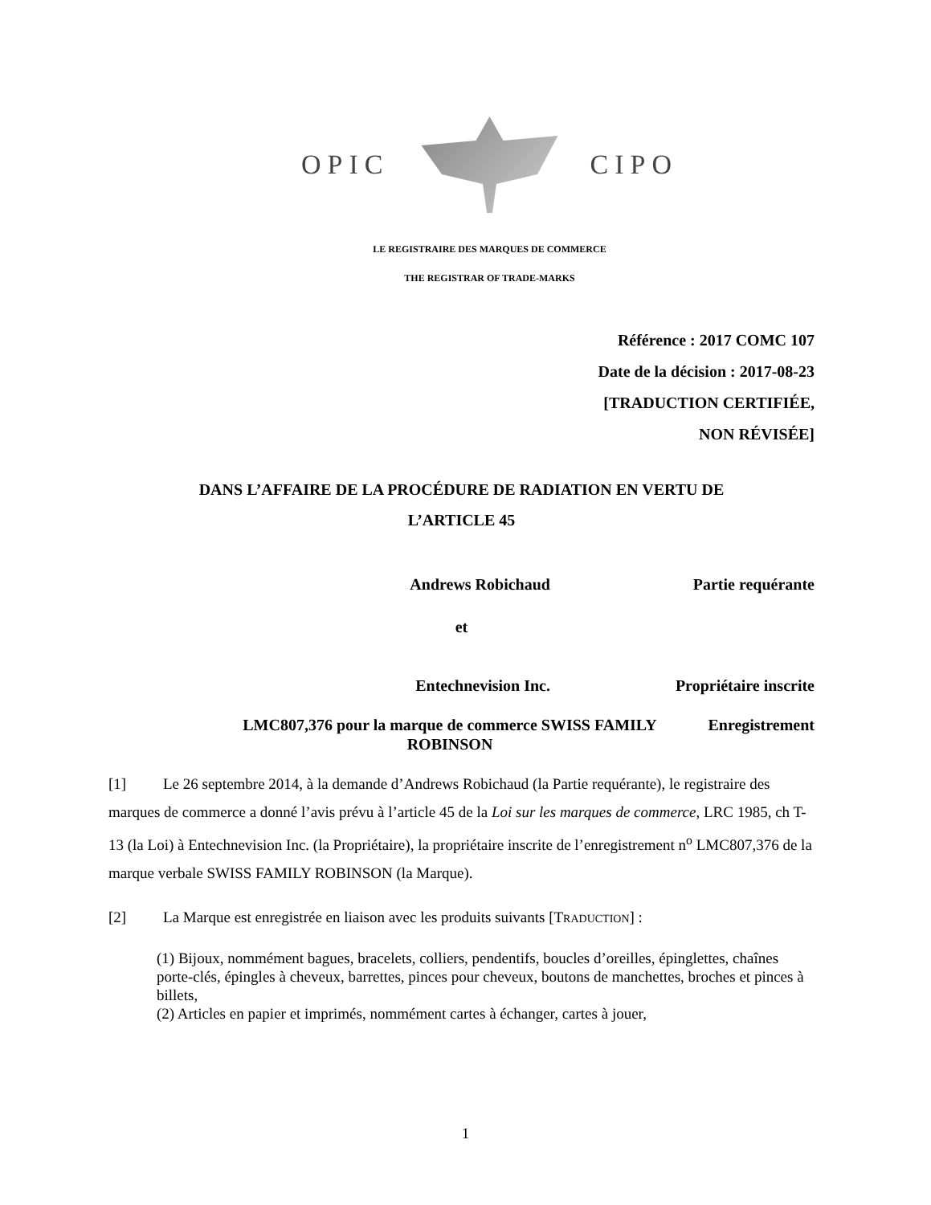OPIC CIPO
LE REGISTRAIRE DES MARQUES DE COMMERCE
THE REGISTRAR OF TRADE-MARKS
Référence : 2017 COMC 107
Date de la décision : 2017-08-23
[TRADUCTION CERTIFIÉE,
NON RÉVISÉE]
DANS L’AFFAIRE DE LA PROCÉDURE DE RADIATION EN VERTU DE
L’ARTICLE 45
Andrews Robichaud Partie requérante
et
Entechnevision Inc. Propriétaire inscrite
LMC807,376 pour la marque de commerce SWISS FAMILY ROBINSON
Enregistrement
[1] Le 26 septembre 2014, à la demande d’Andrews Robichaud (la Partie requérante), le registraire des marques de commerce a donné l’avis prévu à l’article 45 de la Loi sur les marques de commerce, LRC 1985, ch T-13 (la Loi) à Entechnevision Inc. (la Propriétaire), la propriétaire inscrite de l’enregistrement n<sup>o</sup> LMC807,376 de la marque verbale SWISS FAMILY ROBINSON (la Marque).
[2] La Marque est enregistrée en liaison avec les produits suivants [TRADUCTION] :
(1) Bijoux, nommément bagues, bracelets, colliers, pendentifs, boucles d’oreilles, épinglettes, chaînes porte-clés, épingles à cheveux, barrettes, pinces pour cheveux, boutons de manchettes, broches et pinces à billets,
(2) Articles en papier et imprimés, nommément cartes à échanger, cartes à jouer,
1